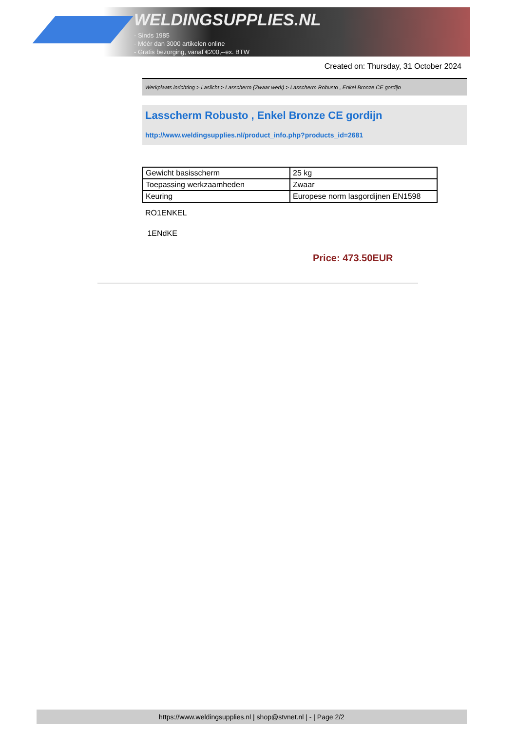WELDINGSUPPLIES.NL
- Sinds 1985
- Méér dan 3000 artikelen online
- Gratis bezorging, vanaf €200,--ex. BTW
Created on: Thursday, 31 October 2024
Werkplaats inrichting > Laslicht > Lasscherm (Zwaar werk) > Lasscherm Robusto , Enkel Bronze CE gordijn
Lasscherm Robusto , Enkel Bronze CE gordijn
http://www.weldingsupplies.nl/product_info.php?products_id=2681
| Gewicht basisscherm | 25 kg |
| Toepassing werkzaamheden | Zwaar |
| Keuring | Europese norm lasgordijnen EN1598 |
RO1ENKEL
1ENdKE
Price: 473.50EUR
https://www.weldingsupplies.nl | shop@stvnet.nl | - | Page 2/2